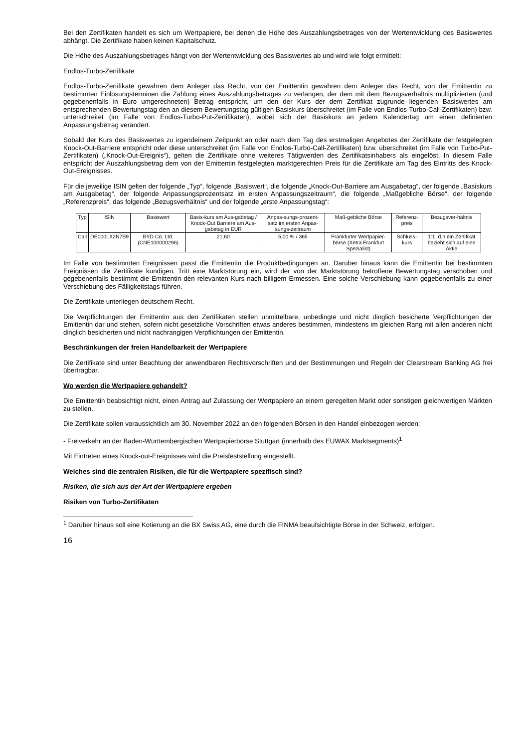Bei den Zertifikaten handelt es sich um Wertpapiere, bei denen die Höhe des Auszahlungsbetrages von der Wertentwicklung des Basiswertes abhängt. Die Zertifikate haben keinen Kapitalschutz.
Die Höhe des Auszahlungsbetrages hängt von der Wertentwicklung des Basiswertes ab und wird wie folgt ermittelt:
Endlos-Turbo-Zertifikate
Endlos-Turbo-Zertifikate gewähren dem Anleger das Recht, von der Emittentin gewähren dem Anleger das Recht, von der Emittentin zu bestimmten Einlösungsterminen die Zahlung eines Auszahlungsbetrages zu verlangen, der dem mit dem Bezugsverhältnis multiplizierten (und gegebenenfalls in Euro umgerechneten) Betrag entspricht, um den der Kurs der dem Zertifikat zugrunde liegenden Basiswertes am entsprechenden Bewertungstag den an diesem Bewertungstag gültigen Basiskurs überschreitet (im Falle von Endlos-Turbo-Call-Zertifikaten) bzw. unterschreitet (im Falle von Endlos-Turbo-Put-Zertifikaten), wobei sich der Basiskurs an jedem Kalendertag um einen definierten Anpassungsbetrag verändert.
Sobald der Kurs des Basiswertes zu irgendeinem Zeitpunkt an oder nach dem Tag des erstmaligen Angebotes der Zertifikate der festgelegten Knock-Out-Barriere entspricht oder diese unterschreitet (im Falle von Endlos-Turbo-Call-Zertifikaten) bzw. überschreitet (im Falle von Turbo-Put-Zertifikaten) („Knock-Out-Ereignis“), gelten die Zertifikate ohne weiteres Tätigwerden des Zertifikatsinhabers als eingelöst. In diesem Falle entspricht der Auszahlungsbetrag dem von der Emittentin festgelegten marktgerechten Preis für die Zertifikate am Tag des Eintritts des Knock-Out-Ereignisses.
Für die jeweilige ISIN gelten der folgende „Typ“, folgende „Basiswert“, die folgende „Knock-Out-Barriere am Ausgabetag“, der folgende „Basiskurs am Ausgabetag“, der folgende Anpassungsprozentsatz im ersten Anpassungszeitraum“, die folgende „Maßgebliche Börse“, der folgende „Referenzpreis“, das folgende „Bezugsverhältnis“ und der folgende „erste Anpassungstag“:
| Typ | ISIN | Basiswert | Basis-kurs am Aus-gabetag / Knock-Out Barriere am Aus-gabetag in EUR | Anpas-sungs-prozent-satz im ersten Anpas-sungs-zeitraum | Maß-gebliche Börse | Referenz-preis | Bezugsver-hältnis |
| Call | DE000LX2N7B9 | BYD Co. Ltd. (CNE100000296) | 21,60 | 5,00 % / 365 | Frankfurter Wertpapier-börse (Xetra Frankfurt Spezialist) | Schluss-kurs | 1:1, d.h ein Zertifikat bezieht sich auf eine Aktie |
Im Falle von bestimmten Ereignissen passt die Emittentin die Produktbedingungen an. Darüber hinaus kann die Emittentin bei bestimmten Ereignissen die Zertifikate kündigen. Tritt eine Marktstörung ein, wird der von der Marktstörung betroffene Bewertungstag verschoben und gegebenenfalls bestimmt die Emittentin den relevanten Kurs nach billigem Ermessen. Eine solche Verschiebung kann gegebenenfalls zu einer Verschiebung des Fälligkeitstags führen.
Die Zertifikate unterliegen deutschem Recht.
Die Verpflichtungen der Emittentin aus den Zertifikaten stellen unmittelbare, unbedingte und nicht dinglich besicherte Verpflichtungen der Emittentin dar und stehen, sofern nicht gesetzliche Vorschriften etwas anderes bestimmen, mindestens im gleichen Rang mit allen anderen nicht dinglich besicherten und nicht nachrangigen Verpflichtungen der Emittentin.
Beschränkungen der freien Handelbarkeit der Wertpapiere
Die Zertifikate sind unter Beachtung der anwendbaren Rechtsvorschriften und der Bestimmungen und Regeln der Clearstream Banking AG frei übertragbar.
Wo werden die Wertpapiere gehandelt?
Die Emittentin beabsichtigt nicht, einen Antrag auf Zulassung der Wertpapiere an einem geregelten Markt oder sonstigen gleichwertigen Märkten zu stellen.
Die Zertifikate sollen voraussichtlich am 30. November 2022 an den folgenden Börsen in den Handel einbezogen werden:
- Freiverkehr an der Baden-Württembergischen Wertpapierbörse Stuttgart (innerhalb des EUWAX Marktsegments)<sup>1</sup>
Mit Eintreten eines Knock-out-Ereignisses wird die Preisfeststellung eingestellt.
Welches sind die zentralen Risiken, die für die Wertpapiere spezifisch sind?
Risiken, die sich aus der Art der Wertpapiere ergeben
Risiken von Turbo-Zertifikaten
<sup>1</sup> Darüber hinaus soll eine Kotierung an die BX Swiss AG, eine durch die FINMA beaufsichtigte Börse in der Schweiz, erfolgen.
16